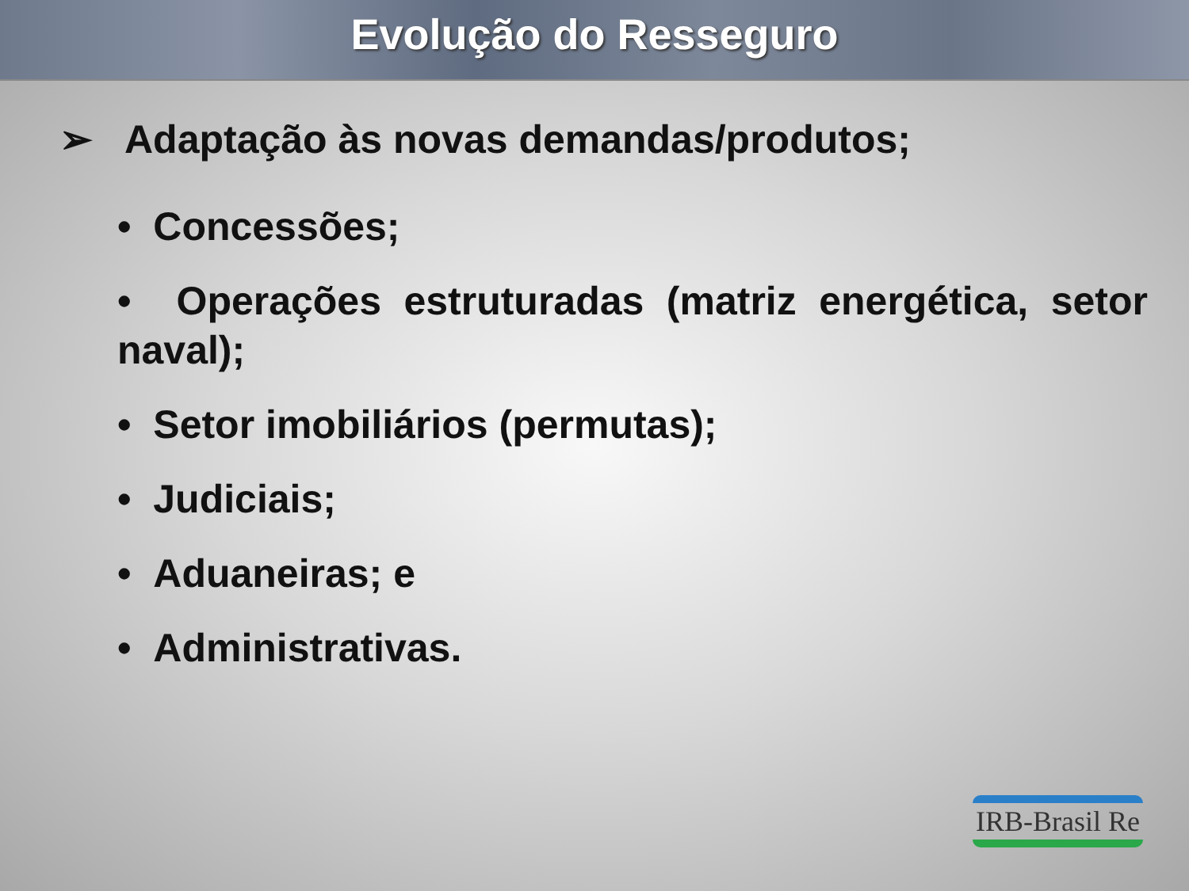Evolução do Resseguro
➢ Adaptação às novas demandas/produtos;
• Concessões;
• Operações estruturadas (matriz energética, setor naval);
• Setor imobiliários (permutas);
• Judiciais;
• Aduaneiras; e
• Administrativas.
IRB-Brasil Re